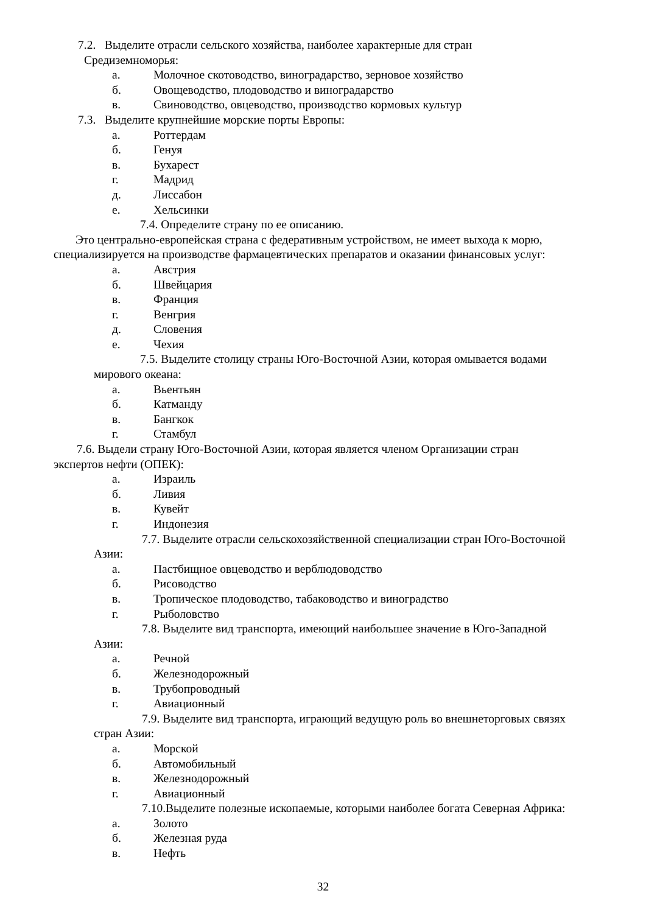7.2. Выделите отрасли сельского хозяйства, наиболее характерные для стран
Средиземноморья:
а. Молочное скотоводство, виноградарство, зерновое хозяйство
б. Овощеводство, плодоводство и виноградарство
в. Свиноводство, овцеводство, производство кормовых культур
7.3. Выделите крупнейшие морские порты Европы:
а. Роттердам
б. Генуя
в. Бухарест
г. Мадрид
д. Лиссабон
е. Хельсинки
7.4. Определите страну по ее описанию.
Это центрально-европейская страна с федеративным устройством, не имеет выхода к морю,
специализируется на производстве фармацевтических препаратов и оказании финансовых услуг:
а. Австрия
б. Швейцария
в. Франция
г. Венгрия
д. Словения
е. Чехия
7.5. Выделите столицу страны Юго-Восточной Азии, которая омывается водами
мирового океана:
а. Вьентьян
б. Катманду
в. Бангкок
г. Стамбул
7.6. Выдели страну Юго-Восточной Азии, которая является членом Организации стран
экспертов нефти (ОПЕК):
а. Израиль
б. Ливия
в. Кувейт
г. Индонезия
7.7. Выделите отрасли сельскохозяйственной специализации стран Юго-Восточной
Азии:
а. Пастбищное овцеводство и верблюдоводство
б. Рисоводство
в. Тропическое плодоводство, табаководство и виноградство
г. Рыболовство
7.8. Выделите вид транспорта, имеющий наибольшее значение в Юго-Западной
Азии:
а. Речной
б. Железнодорожный
в. Трубопроводный
г. Авиационный
7.9. Выделите вид транспорта, играющий ведущую роль во внешнеторговых связях
стран Азии:
а. Морской
б. Автомобильный
в. Железнодорожный
г. Авиационный
7.10.Выделите полезные ископаемые, которыми наиболее богата Северная Африка:
а. Золото
б. Железная руда
в. Нефть
32